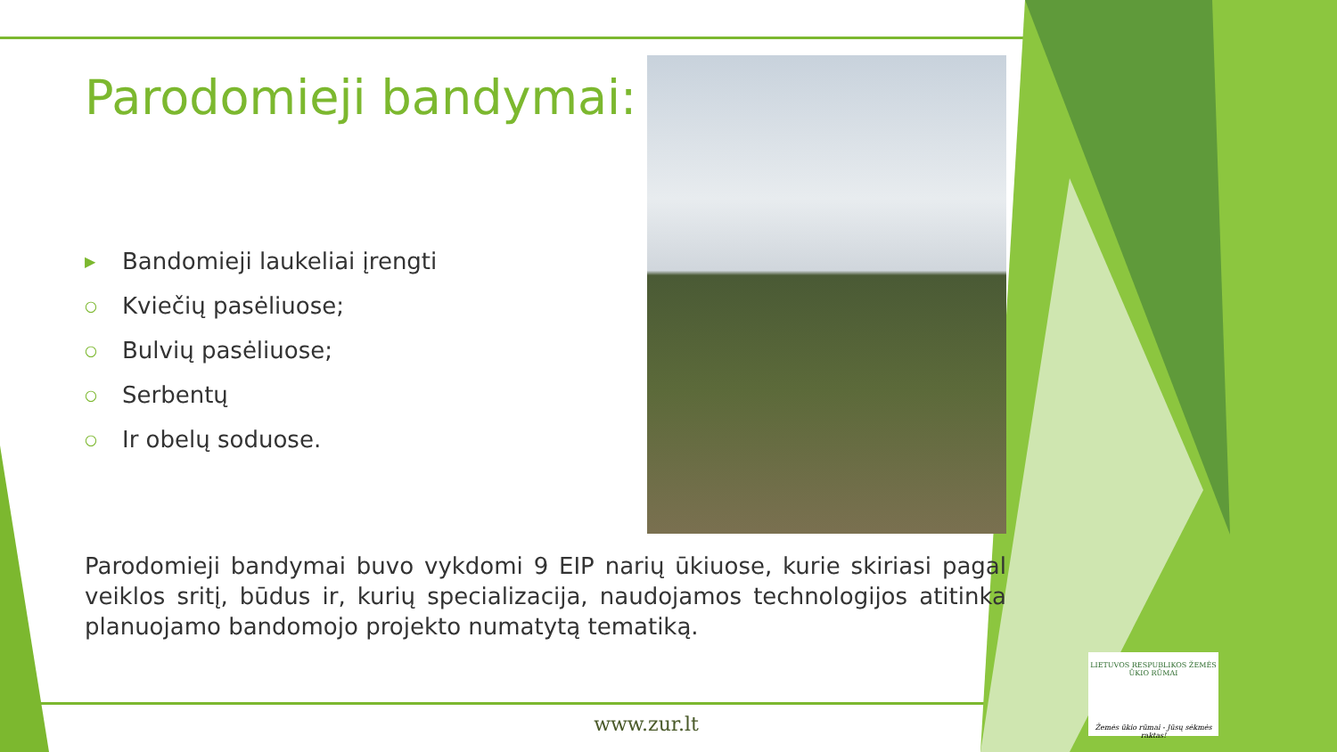Parodomieji bandymai:
▶ Bandomieji laukeliai įrengti
○ Kviečių pasėliuose;
○ Bulvių pasėliuose;
○ Serbentų
○ Ir obelų soduose.
Parodomieji bandymai buvo vykdomi 9 EIP narių ūkiuose, kurie skiriasi pagal veiklos sritį, būdus ir, kurių specializacija, naudojamos technologijos atitinka planuojamo bandomojo projekto numatytą tematiką.
www.zur.lt
LIETUVOS RESPUBLIKOS ŽEMĖS ŪKIO RŪMAI
Žemės ūkio rūmai - Jūsų sėkmės raktas!